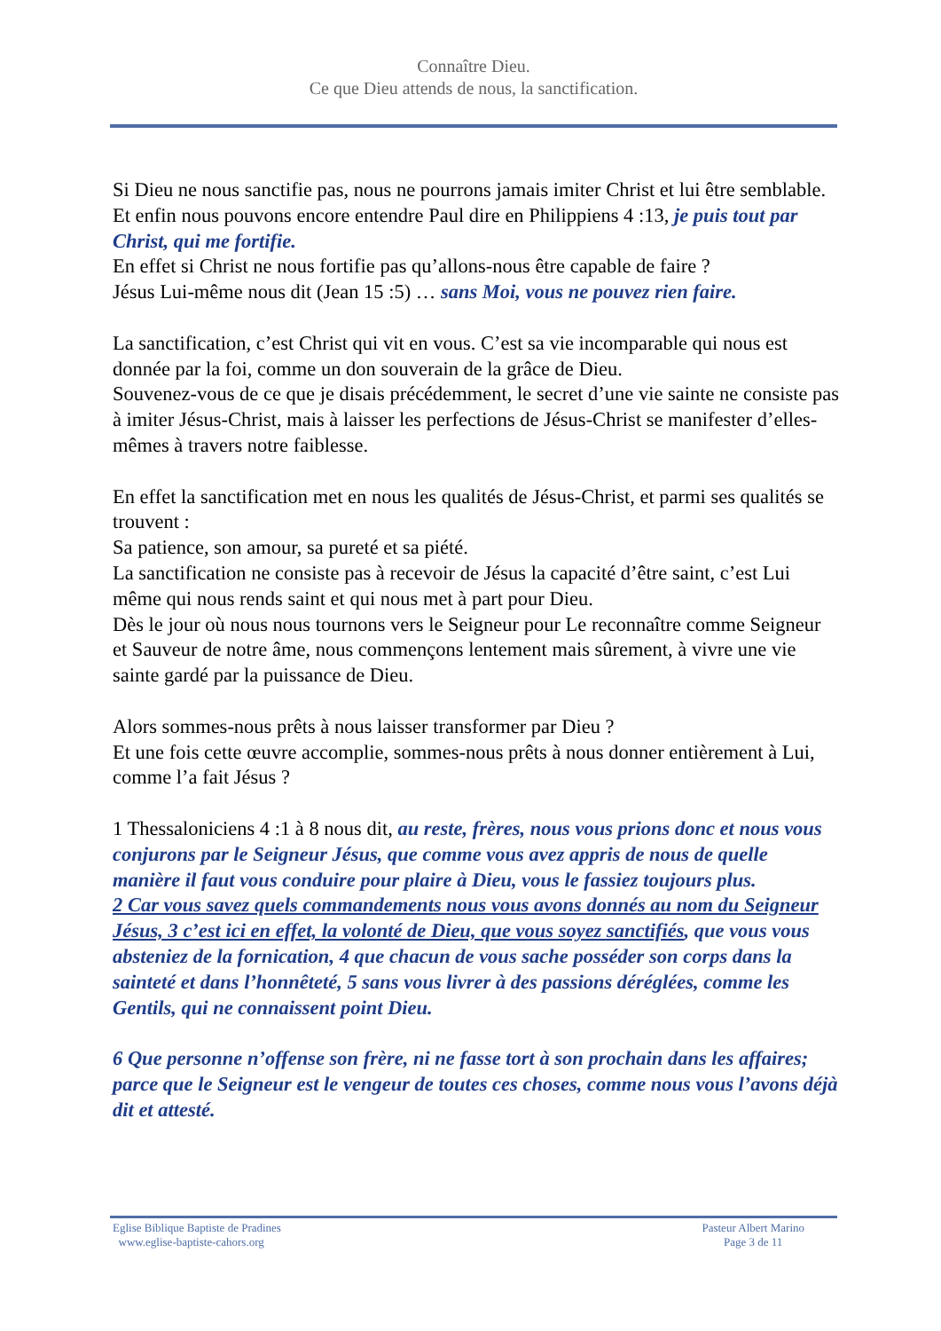Connaître Dieu.
Ce que Dieu attends de nous, la sanctification.
Si Dieu ne nous sanctifie pas, nous ne pourrons jamais imiter Christ et lui être semblable.
Et enfin nous pouvons encore entendre Paul dire en Philippiens 4 :13, je puis tout par Christ, qui me fortifie.
En effet si Christ ne nous fortifie pas qu’allons-nous être capable de faire ?
Jésus Lui-même nous dit (Jean 15 :5) … sans Moi, vous ne pouvez rien faire.
La sanctification, c’est Christ qui vit en vous. C’est sa vie incomparable qui nous est donnée par la foi, comme un don souverain de la grâce de Dieu.
Souvenez-vous de ce que je disais précédemment, le secret d’une vie sainte ne consiste pas à imiter Jésus-Christ, mais à laisser les perfections de Jésus-Christ se manifester d’elles-mêmes à travers notre faiblesse.
En effet la sanctification met en nous les qualités de Jésus-Christ, et parmi ses qualités se trouvent :
Sa patience, son amour, sa pureté et sa piété.
La sanctification ne consiste pas à recevoir de Jésus la capacité d’être saint, c’est Lui même qui nous rends saint et qui nous met à part pour Dieu.
Dès le jour où nous nous tournons vers le Seigneur pour Le reconnaître comme Seigneur et Sauveur de notre âme, nous commençons lentement mais sûrement, à vivre une vie sainte gardé par la puissance de Dieu.
Alors sommes-nous prêts à nous laisser transformer par Dieu ?
Et une fois cette œuvre accomplie, sommes-nous prêts à nous donner entièrement à Lui, comme l’a fait Jésus ?
1 Thessaloniciens 4 :1 à 8 nous dit, au reste, frères, nous vous prions donc et nous vous conjurons par le Seigneur Jésus, que comme vous avez appris de nous de quelle manière il faut vous conduire pour plaire à Dieu, vous le fassiez toujours plus.
2 Car vous savez quels commandements nous vous avons donnés au nom du Seigneur Jésus, 3 c’est ici en effet, la volonté de Dieu, que vous soyez sanctifiés, que vous vous absteniez de la fornication, 4 que chacun de vous sache posséder son corps dans la sainteté et dans l’honnêteté, 5 sans vous livrer à des passions déréglées, comme les Gentils, qui ne connaissent point Dieu.
6 Que personne n’offense son frère, ni ne fasse tort à son prochain dans les affaires; parce que le Seigneur est le vengeur de toutes ces choses, comme nous vous l’avons déjà dit et attesté.
Eglise Biblique Baptiste de Pradines
www.eglise-baptiste-cahors.org
Pasteur Albert Marino
Page 3 de 11